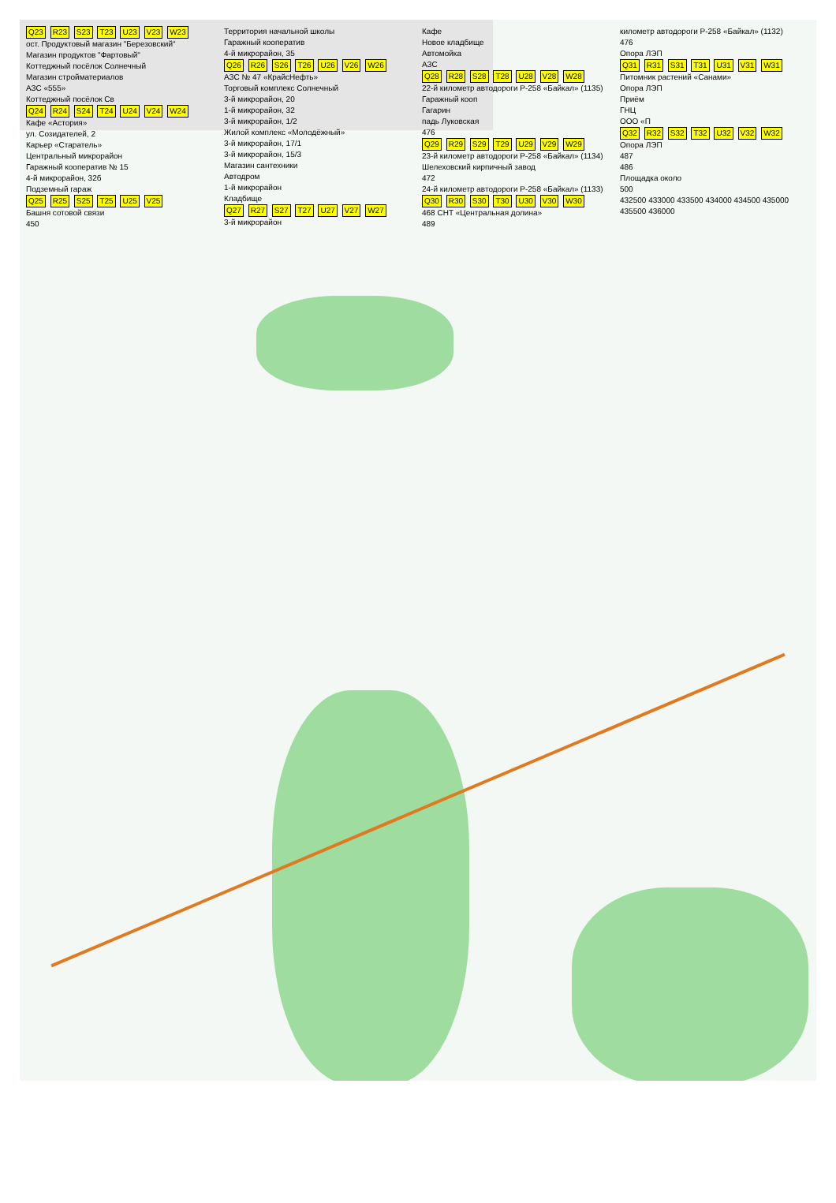Q23 R23 S23 T23 U23 V23 W23
ост. Продуктовый магазин "Березовский"
Магазин продуктов "Фартовый"
Коттеджный посёлок Солнечный
Магазин стройматериалов
АЗС «555»
Коттеджный посёлок Св
Q24 R24 S24 T24 U24 V24 W24
Кафе «Астория»
ул. Созидателей, 2
Карьер «Старатель»
Центральный микрорайон
Гаражный кооператив № 15
4-й микрорайон, 32б
Подземный гараж
Q25 R25 S25 T25 U25 V25
Башня сотовой связи
450
Территория начальной школы
Гаражный кооператив
4-й микрорайон, 35
Q26 R26 S26 T26 U26 V26 W26
АЗС № 47 «КрайсНефть»
Торговый комплекс Солнечный
3-й микрорайон, 20
1-й микрорайон, 32
3-й микрорайон, 1/2
Жилой комплекс «Молодёжный»
3-й микрорайон, 17/1
3-й микрорайон, 15/3
Магазин сантехники
Автодром
1-й микрорайон
Кладбище
Q27 R27 S27 T27 U27 V27 W27
3-й микрорайон
Кафе
Новое кладбище
Автомойка
АЗС
Q28 R28 S28 T28 U28 V28 W28
22-й километр автодороги Р-258 «Байкал» (1135)
Гаражный кооп
Гагарин
падь Луковская
476
Q29 R29 S29 T29 U29 V29 W29
23-й километр автодороги Р-258 «Байкал» (1134)
Шелеховский кирпичный завод
472
24-й километр автодороги Р-258 «Байкал» (1133)
Q30 R30 S30 T30 U30 V30 W30
468 СНТ «Центральная долина»
489
километр автодороги Р-258 «Байкал» (1132)
476
Опора ЛЭП
Q31 R31 S31 T31 U31 V31 W31
Питомник растений «Санами»
Опора ЛЭП
Приём
ГНЦ
ООО «П
Q32 R32 S32 T32 U32 V32 W32
Опора ЛЭП
487
486
Площадка около
500
432500 433000 433500 434000 434500 435000 435500 436000